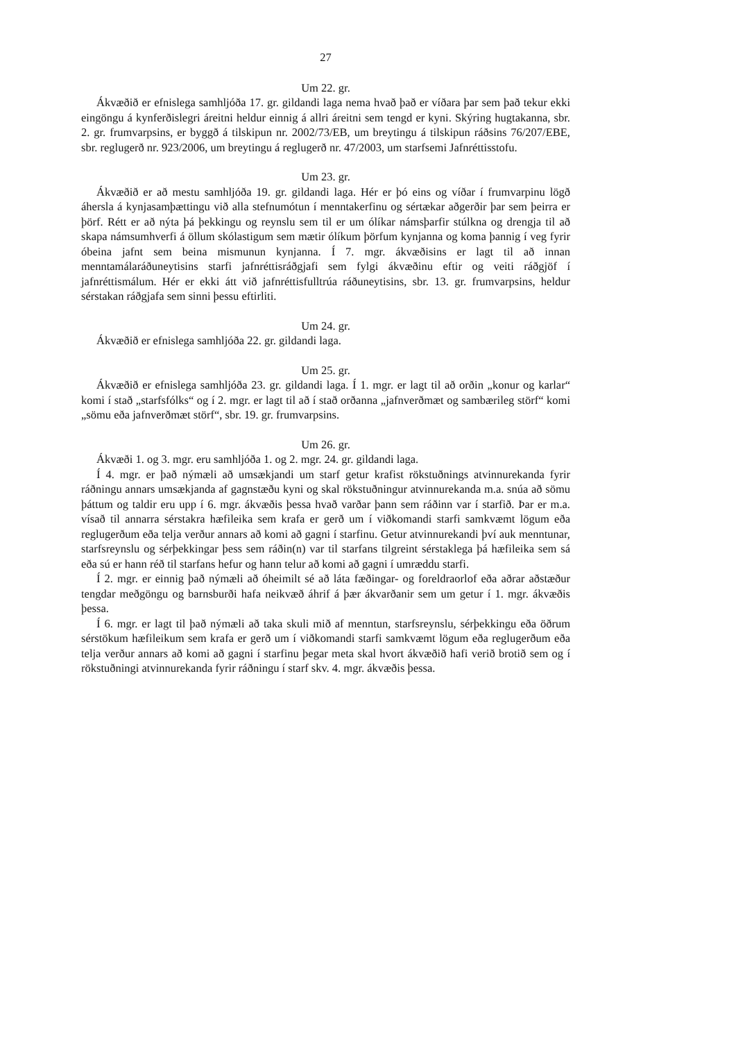27
Um 22. gr.
Ákvæðið er efnislega samhljóða 17. gr. gildandi laga nema hvað það er víðara þar sem það tekur ekki eingöngu á kynferðislegri áreitni heldur einnig á allri áreitni sem tengd er kyni. Skýring hugtakanna, sbr. 2. gr. frumvarpsins, er byggð á tilskipun nr. 2002/73/EB, um breytingu á tilskipun ráðsins 76/207/EBE, sbr. reglugerð nr. 923/2006, um breytingu á reglugerð nr. 47/2003, um starfsemi Jafnréttisstofu.
Um 23. gr.
Ákvæðið er að mestu samhljóða 19. gr. gildandi laga. Hér er þó eins og víðar í frumvarpinu lögð áhersla á kynjasamþættingu við alla stefnumótun í menntakerfinu og sértækar aðgerðir þar sem þeirra er þörf. Rétt er að nýta þá þekkingu og reynslu sem til er um ólíkar námsþarfir stúlkna og drengja til að skapa námsumhverfi á öllum skólastigum sem mætir ólíkum þörfum kynjanna og koma þannig í veg fyrir óbeina jafnt sem beina mismunun kynjanna. Í 7. mgr. ákvæðisins er lagt til að innan menntamálaráðuneytisins starfi jafnréttisráðgjafi sem fylgi ákvæðinu eftir og veiti ráðgjöf í jafnréttismálum. Hér er ekki átt við jafnréttisfulltrúa ráðuneytisins, sbr. 13. gr. frumvarpsins, heldur sérstakan ráðgjafa sem sinni þessu eftirliti.
Um 24. gr.
Ákvæðið er efnislega samhljóða 22. gr. gildandi laga.
Um 25. gr.
Ákvæðið er efnislega samhljóða 23. gr. gildandi laga. Í 1. mgr. er lagt til að orðin „konur og karlar“ komi í stað „starfsfólks“ og í 2. mgr. er lagt til að í stað orðanna „jafnverðmæt og sambærileg störf“ komi „sömu eða jafnverðmæt störf“, sbr. 19. gr. frumvarpsins.
Um 26. gr.
Ákvæði 1. og 3. mgr. eru samhljóða 1. og 2. mgr. 24. gr. gildandi laga.
Í 4. mgr. er það nýmæli að umsækjandi um starf getur krafist rökstuðnings atvinnurekanda fyrir ráðningu annars umsækjanda af gagnstæðu kyni og skal rökstuðningur atvinnurekanda m.a. snúa að sömu þáttum og taldir eru upp í 6. mgr. ákvæðis þessa hvað varðar þann sem ráðinn var í starfið. Þar er m.a. vísað til annarra sérstakra hæfileika sem krafa er gerð um í viðkomandi starfi samkvæmt lögum eða reglugerðum eða telja verður annars að komi að gagni í starfinu. Getur atvinnurekandi því auk menntunar, starfsreynslu og sérþekkingar þess sem ráðin(n) var til starfans tilgreint sérstaklega þá hæfileika sem sá eða sú er hann réð til starfans hefur og hann telur að komi að gagni í umræddu starfi.
Í 2. mgr. er einnig það nýmæli að óheimilt sé að láta fæðingar- og foreldraorlof eða aðrar aðstæður tengdar meðgöngu og barnsburði hafa neikvæð áhrif á þær ákvarðanir sem um getur í 1. mgr. ákvæðis þessa.
Í 6. mgr. er lagt til það nýmæli að taka skuli mið af menntun, starfsreynslu, sérþekkingu eða öðrum sérstökum hæfileikum sem krafa er gerð um í viðkomandi starfi samkvæmt lögum eða reglugerðum eða telja verður annars að komi að gagni í starfinu þegar meta skal hvort ákvæðið hafi verið brotið sem og í rökstuðningi atvinnurekanda fyrir ráðningu í starf skv. 4. mgr. ákvæðis þessa.